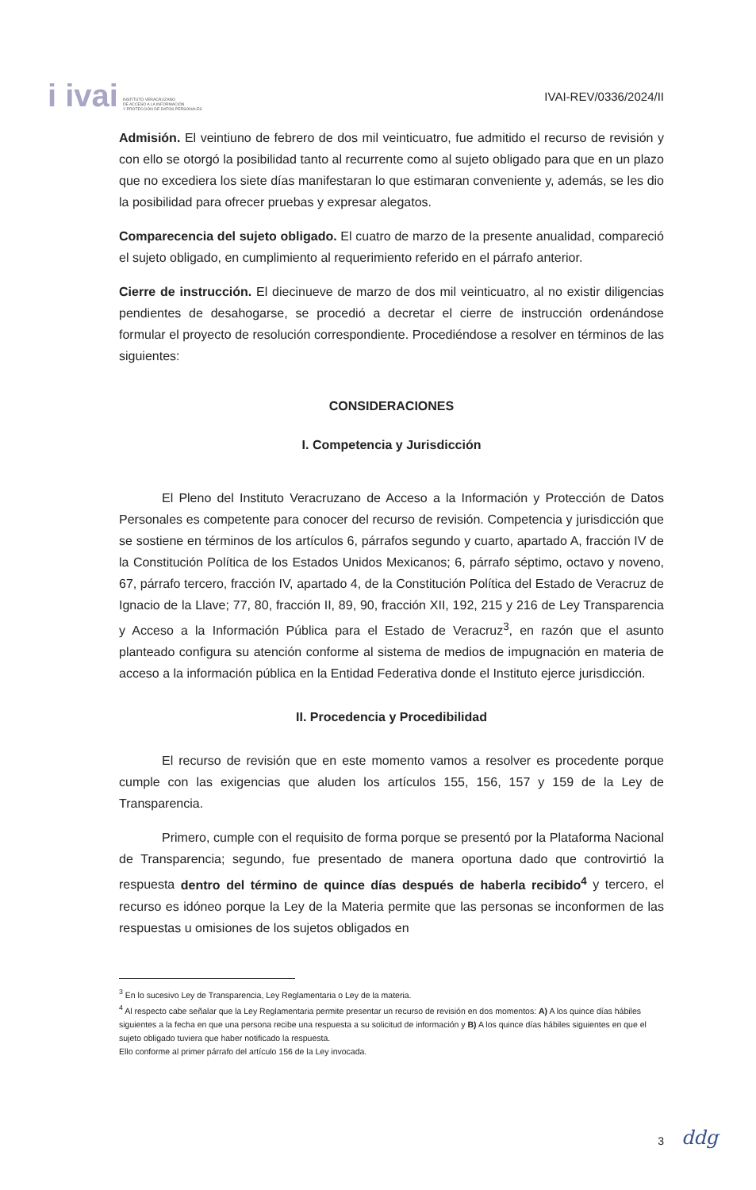i ivai
INSTITUTO VERACRUZANO
DE ACCESO A LA INFORMACIÓN
Y PROTECCIÓN DE DATOS PERSONALES
IVAI-REV/0336/2024/II
Admisión. El veintiuno de febrero de dos mil veinticuatro, fue admitido el recurso de revisión y con ello se otorgó la posibilidad tanto al recurrente como al sujeto obligado para que en un plazo que no excediera los siete días manifestaran lo que estimaran conveniente y, además, se les dio la posibilidad para ofrecer pruebas y expresar alegatos.
Comparecencia del sujeto obligado. El cuatro de marzo de la presente anualidad, compareció el sujeto obligado, en cumplimiento al requerimiento referido en el párrafo anterior.
Cierre de instrucción. El diecinueve de marzo de dos mil veinticuatro, al no existir diligencias pendientes de desahogarse, se procedió a decretar el cierre de instrucción ordenándose formular el proyecto de resolución correspondiente. Procediéndose a resolver en términos de las siguientes:
CONSIDERACIONES
I. Competencia y Jurisdicción
El Pleno del Instituto Veracruzano de Acceso a la Información y Protección de Datos Personales es competente para conocer del recurso de revisión. Competencia y jurisdicción que se sostiene en términos de los artículos 6, párrafos segundo y cuarto, apartado A, fracción IV de la Constitución Política de los Estados Unidos Mexicanos; 6, párrafo séptimo, octavo y noveno, 67, párrafo tercero, fracción IV, apartado 4, de la Constitución Política del Estado de Veracruz de Ignacio de la Llave; 77, 80, fracción II, 89, 90, fracción XII, 192, 215 y 216 de Ley Transparencia y Acceso a la Información Pública para el Estado de Veracruz<sup>3</sup>, en razón que el asunto planteado configura su atención conforme al sistema de medios de impugnación en materia de acceso a la información pública en la Entidad Federativa donde el Instituto ejerce jurisdicción.
II. Procedencia y Procedibilidad
El recurso de revisión que en este momento vamos a resolver es procedente porque cumple con las exigencias que aluden los artículos 155, 156, 157 y 159 de la Ley de Transparencia.
Primero, cumple con el requisito de forma porque se presentó por la Plataforma Nacional de Transparencia; segundo, fue presentado de manera oportuna dado que controvirtió la respuesta dentro del término de quince días después de haberla recibido<sup>4</sup> y tercero, el recurso es idóneo porque la Ley de la Materia permite que las personas se inconformen de las respuestas u omisiones de los sujetos obligados en
<sup>3</sup> En lo sucesivo Ley de Transparencia, Ley Reglamentaria o Ley de la materia.
<sup>4</sup> Al respecto cabe señalar que la Ley Reglamentaria permite presentar un recurso de revisión en dos momentos: A) A los quince días hábiles siguientes a la fecha en que una persona recibe una respuesta a su solicitud de información y B) A los quince días hábiles siguientes en que el sujeto obligado tuviera que haber notificado la respuesta.
Ello conforme al primer párrafo del artículo 156 de la Ley invocada.
3 ddg